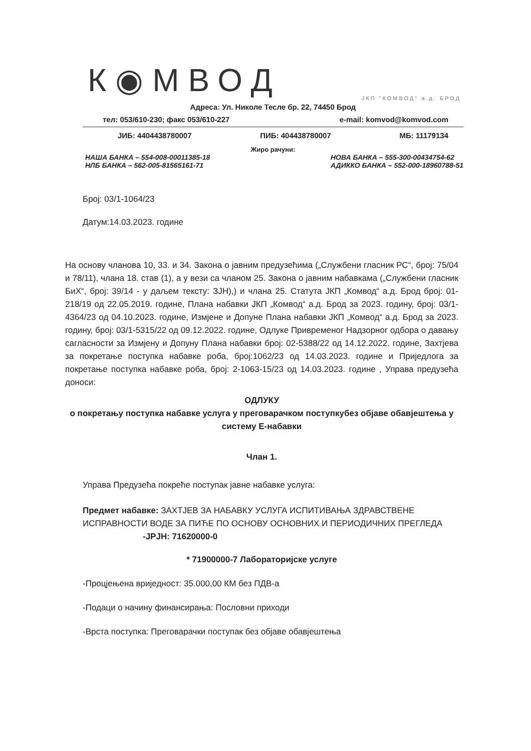К◉МВОД
ЈКП "КОМВОД" а.д. БРОД
Адреса: Ул. Николе Тесле бр. 22, 74450 Брод
тел: 053/610-230; факс 053/610-227 e-mail: komvod@komvod.com
ЈИБ: 4404438780007 ПИБ: 404438780007 МБ: 11179134
Жиро рачуни:
НАША БАНКА – 554-008-00011385-18
НЛБ БАНКА – 562-005-81565161-71 НОВА БАНКА – 555-300-00434754-62
АДИККО БАНКА – 552-000-18960788-51
Број: 03/1-1064/23
Датум:14.03.2023. године
На основу чланова 10, 33. и 34. Закона о јавним предузећима („Службени гласник РС“, број: 75/04 и 78/11), члана 18. став (1), а у вези са чланом 25. Закона о јавним набавкама („Службени гласник БиХ“, број: 39/14 - у даљем тексту: ЗЈН),) и члана 25. Статута ЈКП „Комвод“ а.д. Брод број: 01-218/19 од 22.05.2019. године, Плана набавки ЈКП „Комвод“ а.д. Брод за 2023. годину, број: 03/1-4364/23 од 04.10.2023. године, Измјене и Допуне Плана набавки ЈКП „Комвод“ а.д. Брод за 2023. годину, број: 03/1-5315/22 од 09.12.2022. године, Одлуке Привременог Надзорног одбора о давању сагласности за Измјену и Допуну Плана набавки број: 02-5388/22 од 14.12.2022. године, Захтјева за покретање поступка набавке роба, број:1062/23 од 14.03.2023. године и Приједлога за покретање поступка набавке роба, број: 2-1063-15/23 од 14.03.2023. године , Управа предузећа доноси:
ОДЛУКУ
о покретању поступка набавке услуга у преговарачком поступкубез објаве обавјештења у систему Е-набавки
Члан 1.
Управа Предузећа покреће поступак јавне набавке услуга:
Предмет набавке: ЗАХТЈЕВ ЗА НАБАВКУ УСЛУГА ИСПИТИВАЊА ЗДРАВСТВЕНЕ ИСПРАВНОСТИ ВОДЕ ЗА ПИЋЕ ПО ОСНОВУ ОСНОВНИХ И ПЕРИОДИЧНИХ ПРЕГЛЕДА -JPJH: 71620000-0
* 71900000-7 Лабораторијске услуге
-Процјењена вриједност: 35.000,00 КМ без ПДВ-а
-Подаци о начину финансирања: Пословни приходи
-Врста поступка: Преговарачки поступак без објаве обавјештења